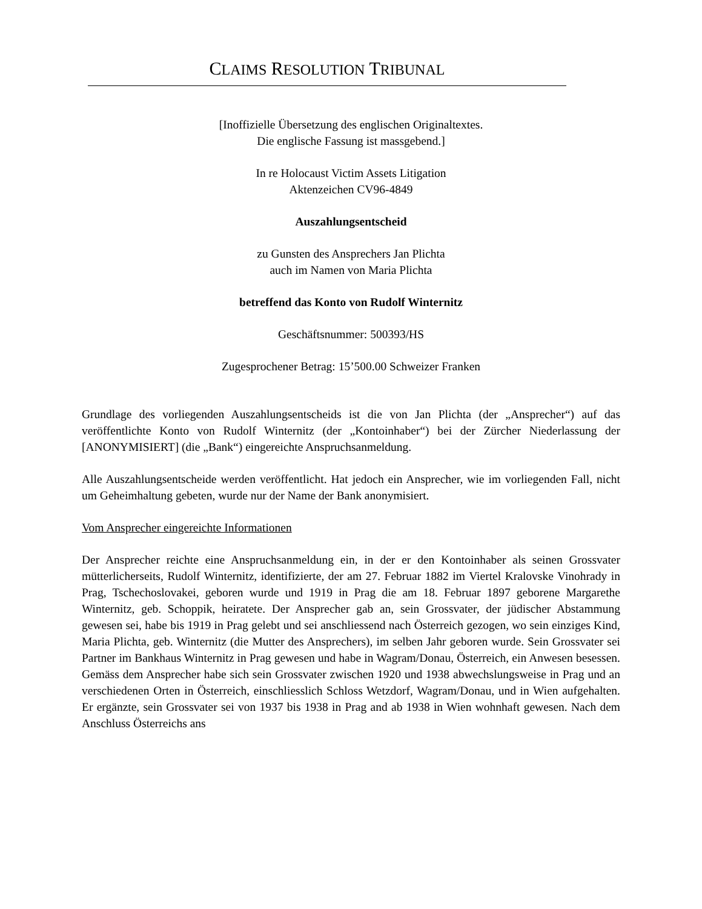CLAIMS RESOLUTION TRIBUNAL
[Inoffizielle Übersetzung des englischen Originaltextes.
Die englische Fassung ist massgebend.]
In re Holocaust Victim Assets Litigation
Aktenzeichen CV96-4849
Auszahlungsentscheid
zu Gunsten des Ansprechers Jan Plichta
auch im Namen von Maria Plichta
betreffend das Konto von Rudolf Winternitz
Geschäftsnummer: 500393/HS
Zugesprochener Betrag: 15’500.00 Schweizer Franken
Grundlage des vorliegenden Auszahlungsentscheids ist die von Jan Plichta (der „Ansprecher“) auf das veröffentlichte Konto von Rudolf Winternitz (der „Kontoinhaber“) bei der Zürcher Niederlassung der [ANONYMISIERT] (die „Bank“) eingereichte Anspruchsanmeldung.
Alle Auszahlungsentscheide werden veröffentlicht. Hat jedoch ein Ansprecher, wie im vorliegenden Fall, nicht um Geheimhaltung gebeten, wurde nur der Name der Bank anonymisiert.
Vom Ansprecher eingereichte Informationen
Der Ansprecher reichte eine Anspruchsanmeldung ein, in der er den Kontoinhaber als seinen Grossvater mütterlicherseits, Rudolf Winternitz, identifizierte, der am 27. Februar 1882 im Viertel Kralovske Vinohrady in Prag, Tschechoslovakei, geboren wurde und 1919 in Prag die am 18. Februar 1897 geborene Margarethe Winternitz, geb. Schoppik, heiratete. Der Ansprecher gab an, sein Grossvater, der jüdischer Abstammung gewesen sei, habe bis 1919 in Prag gelebt und sei anschliessend nach Österreich gezogen, wo sein einziges Kind, Maria Plichta, geb. Winternitz (die Mutter des Ansprechers), im selben Jahr geboren wurde. Sein Grossvater sei Partner im Bankhaus Winternitz in Prag gewesen und habe in Wagram/Donau, Österreich, ein Anwesen besessen. Gemäss dem Ansprecher habe sich sein Grossvater zwischen 1920 und 1938 abwechslungsweise in Prag und an verschiedenen Orten in Österreich, einschliesslich Schloss Wetzdorf, Wagram/Donau, und in Wien aufgehalten. Er ergänzte, sein Grossvater sei von 1937 bis 1938 in Prag and ab 1938 in Wien wohnhaft gewesen. Nach dem Anschluss Österreichs ans